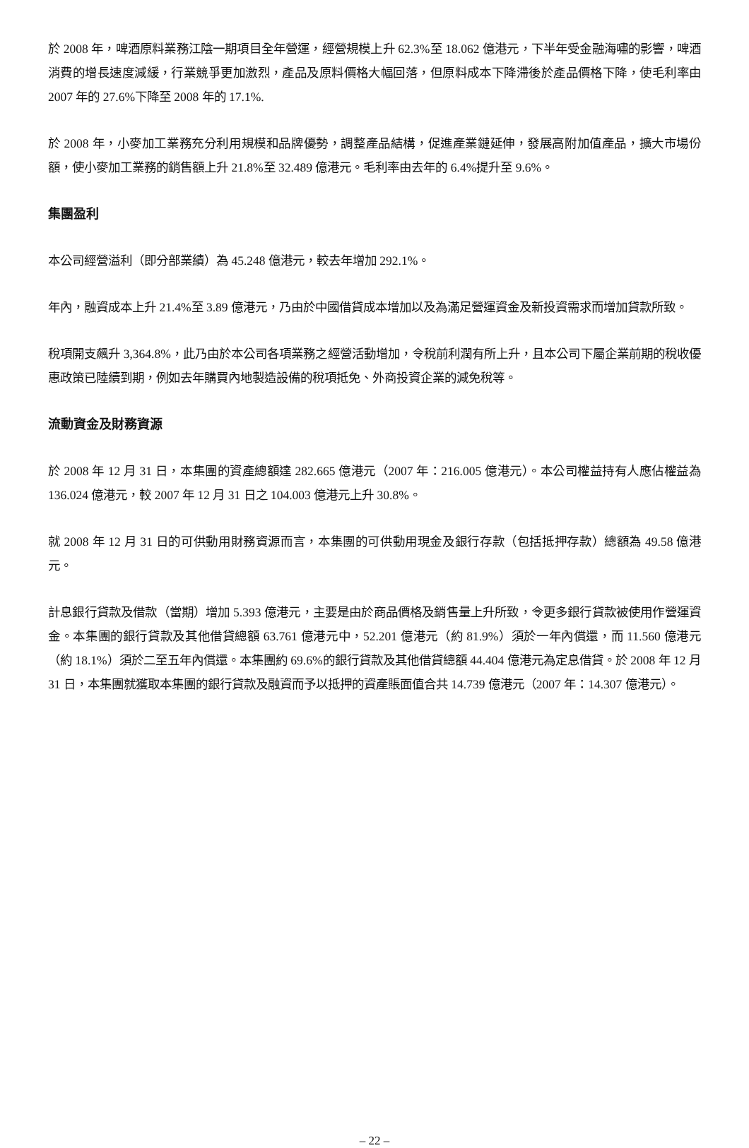於 2008 年，啤酒原料業務江陰一期項目全年營運，經營規模上升 62.3%至 18.062 億港元，下半年受金融海嘯的影響，啤酒消費的增長速度減緩，行業競爭更加激烈，產品及原料價格大幅回落，但原料成本下降滯後於產品價格下降，使毛利率由 2007 年的 27.6%下降至 2008 年的 17.1%.
於 2008 年，小麥加工業務充分利用規模和品牌優勢，調整產品結構，促進產業鏈延伸，發展高附加值產品，擴大市場份額，使小麥加工業務的銷售額上升 21.8%至 32.489 億港元。毛利率由去年的 6.4%提升至 9.6%。
集團盈利
本公司經營溢利（即分部業績）為 45.248 億港元，較去年增加 292.1%。
年內，融資成本上升 21.4%至 3.89 億港元，乃由於中國借貸成本增加以及為滿足營運資金及新投資需求而增加貸款所致。
稅項開支飆升 3,364.8%，此乃由於本公司各項業務之經營活動增加，令稅前利潤有所上升，且本公司下屬企業前期的稅收優惠政策已陸續到期，例如去年購買內地製造設備的稅項抵免、外商投資企業的減免稅等。
流動資金及財務資源
於 2008 年 12 月 31 日，本集團的資產總額達 282.665 億港元（2007 年：216.005 億港元）。本公司權益持有人應佔權益為 136.024 億港元，較 2007 年 12 月 31 日之 104.003 億港元上升 30.8%。
就 2008 年 12 月 31 日的可供動用財務資源而言，本集團的可供動用現金及銀行存款（包括抵押存款）總額為 49.58 億港元。
計息銀行貸款及借款（當期）增加 5.393 億港元，主要是由於商品價格及銷售量上升所致，令更多銀行貸款被使用作營運資金。本集團的銀行貸款及其他借貸總額 63.761 億港元中，52.201 億港元（約 81.9%）須於一年內償還，而 11.560 億港元（約 18.1%）須於二至五年內償還。本集團約 69.6%的銀行貸款及其他借貸總額 44.404 億港元為定息借貸。於 2008 年 12 月 31 日，本集團就獲取本集團的銀行貸款及融資而予以抵押的資產賬面值合共 14.739 億港元（2007 年：14.307 億港元）。
– 22 –